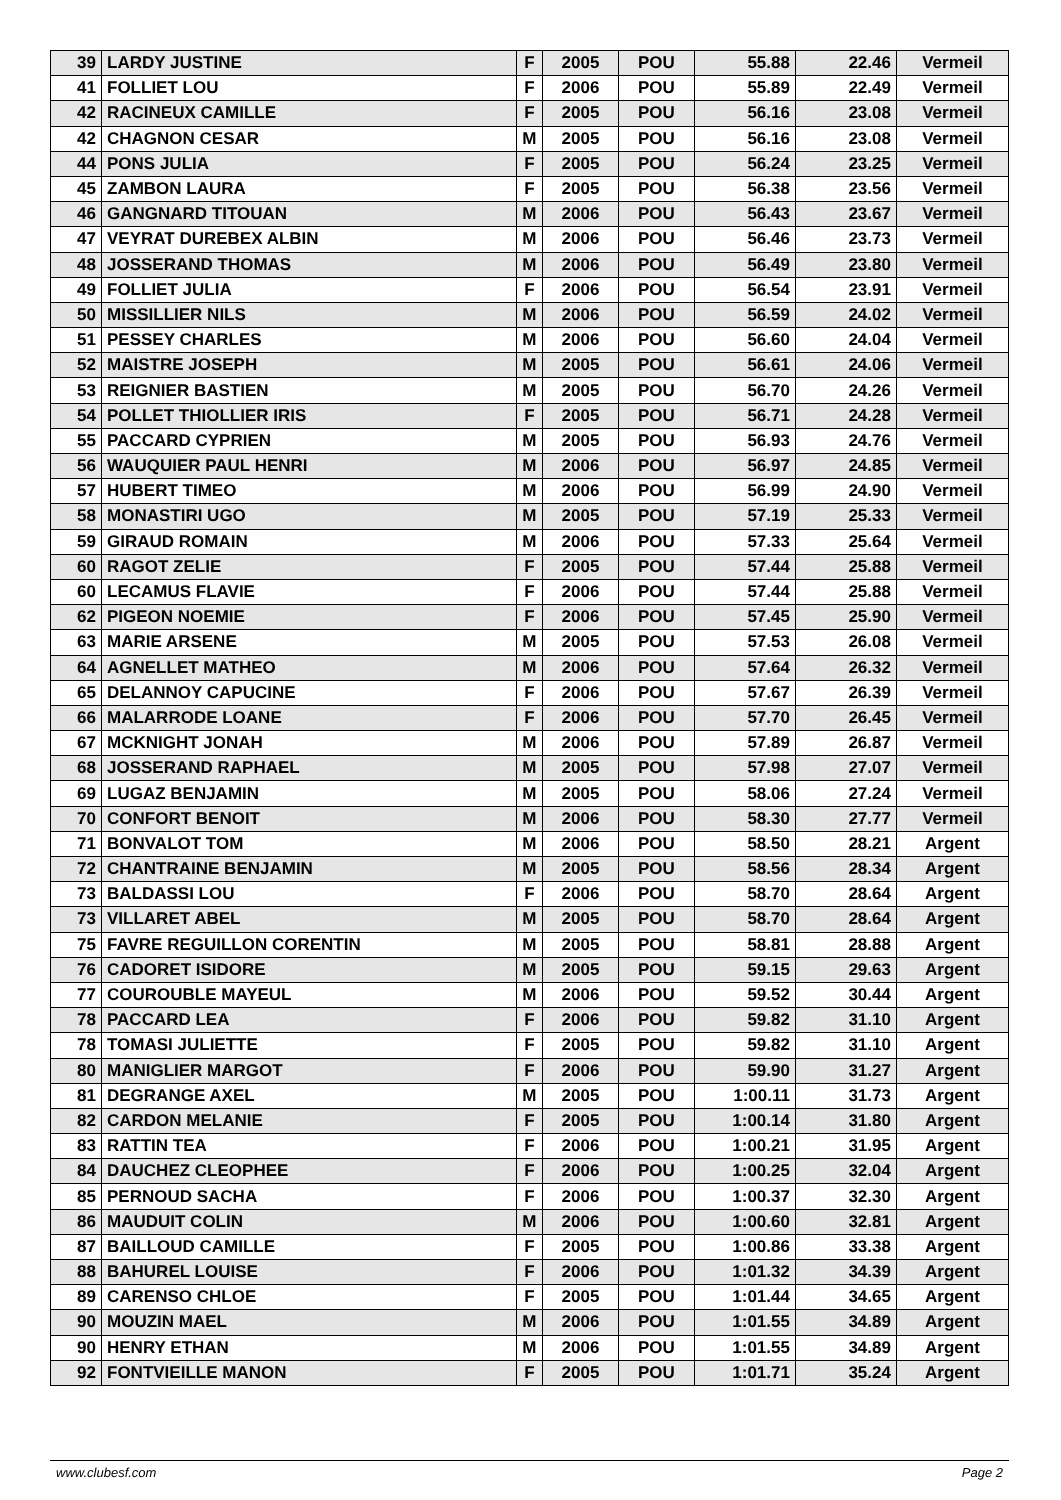| 39 | LARDY JUSTINE | F | 2005 | POU | 55.88 | 22.46 | Vermeil |
| 41 | FOLLIET LOU | F | 2006 | POU | 55.89 | 22.49 | Vermeil |
| 42 | RACINEUX CAMILLE | F | 2005 | POU | 56.16 | 23.08 | Vermeil |
| 42 | CHAGNON CESAR | M | 2005 | POU | 56.16 | 23.08 | Vermeil |
| 44 | PONS JULIA | F | 2005 | POU | 56.24 | 23.25 | Vermeil |
| 45 | ZAMBON LAURA | F | 2005 | POU | 56.38 | 23.56 | Vermeil |
| 46 | GANGNARD TITOUAN | M | 2006 | POU | 56.43 | 23.67 | Vermeil |
| 47 | VEYRAT DUREBEX ALBIN | M | 2006 | POU | 56.46 | 23.73 | Vermeil |
| 48 | JOSSERAND THOMAS | M | 2006 | POU | 56.49 | 23.80 | Vermeil |
| 49 | FOLLIET JULIA | F | 2006 | POU | 56.54 | 23.91 | Vermeil |
| 50 | MISSILLIER NILS | M | 2006 | POU | 56.59 | 24.02 | Vermeil |
| 51 | PESSEY CHARLES | M | 2006 | POU | 56.60 | 24.04 | Vermeil |
| 52 | MAISTRE JOSEPH | M | 2005 | POU | 56.61 | 24.06 | Vermeil |
| 53 | REIGNIER BASTIEN | M | 2005 | POU | 56.70 | 24.26 | Vermeil |
| 54 | POLLET THIOLLIER IRIS | F | 2005 | POU | 56.71 | 24.28 | Vermeil |
| 55 | PACCARD CYPRIEN | M | 2005 | POU | 56.93 | 24.76 | Vermeil |
| 56 | WAUQUIER PAUL HENRI | M | 2006 | POU | 56.97 | 24.85 | Vermeil |
| 57 | HUBERT TIMEO | M | 2006 | POU | 56.99 | 24.90 | Vermeil |
| 58 | MONASTIRI UGO | M | 2005 | POU | 57.19 | 25.33 | Vermeil |
| 59 | GIRAUD ROMAIN | M | 2006 | POU | 57.33 | 25.64 | Vermeil |
| 60 | RAGOT ZELIE | F | 2005 | POU | 57.44 | 25.88 | Vermeil |
| 60 | LECAMUS FLAVIE | F | 2006 | POU | 57.44 | 25.88 | Vermeil |
| 62 | PIGEON NOEMIE | F | 2006 | POU | 57.45 | 25.90 | Vermeil |
| 63 | MARIE ARSENE | M | 2005 | POU | 57.53 | 26.08 | Vermeil |
| 64 | AGNELLET MATHEO | M | 2006 | POU | 57.64 | 26.32 | Vermeil |
| 65 | DELANNOY CAPUCINE | F | 2006 | POU | 57.67 | 26.39 | Vermeil |
| 66 | MALARRODE LOANE | F | 2006 | POU | 57.70 | 26.45 | Vermeil |
| 67 | MCKNIGHT JONAH | M | 2006 | POU | 57.89 | 26.87 | Vermeil |
| 68 | JOSSERAND RAPHAEL | M | 2005 | POU | 57.98 | 27.07 | Vermeil |
| 69 | LUGAZ BENJAMIN | M | 2005 | POU | 58.06 | 27.24 | Vermeil |
| 70 | CONFORT BENOIT | M | 2006 | POU | 58.30 | 27.77 | Vermeil |
| 71 | BONVALOT TOM | M | 2006 | POU | 58.50 | 28.21 | Argent |
| 72 | CHANTRAINE BENJAMIN | M | 2005 | POU | 58.56 | 28.34 | Argent |
| 73 | BALDASSI LOU | F | 2006 | POU | 58.70 | 28.64 | Argent |
| 73 | VILLARET ABEL | M | 2005 | POU | 58.70 | 28.64 | Argent |
| 75 | FAVRE REGUILLON CORENTIN | M | 2005 | POU | 58.81 | 28.88 | Argent |
| 76 | CADORET ISIDORE | M | 2005 | POU | 59.15 | 29.63 | Argent |
| 77 | COUROUBLE MAYEUL | M | 2006 | POU | 59.52 | 30.44 | Argent |
| 78 | PACCARD LEA | F | 2006 | POU | 59.82 | 31.10 | Argent |
| 78 | TOMASI JULIETTE | F | 2005 | POU | 59.82 | 31.10 | Argent |
| 80 | MANIGLIER MARGOT | F | 2006 | POU | 59.90 | 31.27 | Argent |
| 81 | DEGRANGE AXEL | M | 2005 | POU | 1:00.11 | 31.73 | Argent |
| 82 | CARDON MELANIE | F | 2005 | POU | 1:00.14 | 31.80 | Argent |
| 83 | RATTIN TEA | F | 2006 | POU | 1:00.21 | 31.95 | Argent |
| 84 | DAUCHEZ CLEOPHEE | F | 2006 | POU | 1:00.25 | 32.04 | Argent |
| 85 | PERNOUD SACHA | F | 2006 | POU | 1:00.37 | 32.30 | Argent |
| 86 | MAUDUIT COLIN | M | 2006 | POU | 1:00.60 | 32.81 | Argent |
| 87 | BAILLOUD CAMILLE | F | 2005 | POU | 1:00.86 | 33.38 | Argent |
| 88 | BAHUREL LOUISE | F | 2006 | POU | 1:01.32 | 34.39 | Argent |
| 89 | CARENSO CHLOE | F | 2005 | POU | 1:01.44 | 34.65 | Argent |
| 90 | MOUZIN MAEL | M | 2006 | POU | 1:01.55 | 34.89 | Argent |
| 90 | HENRY ETHAN | M | 2006 | POU | 1:01.55 | 34.89 | Argent |
| 92 | FONTVIEILLE MANON | F | 2005 | POU | 1:01.71 | 35.24 | Argent |
www.clubesf.com Page 2